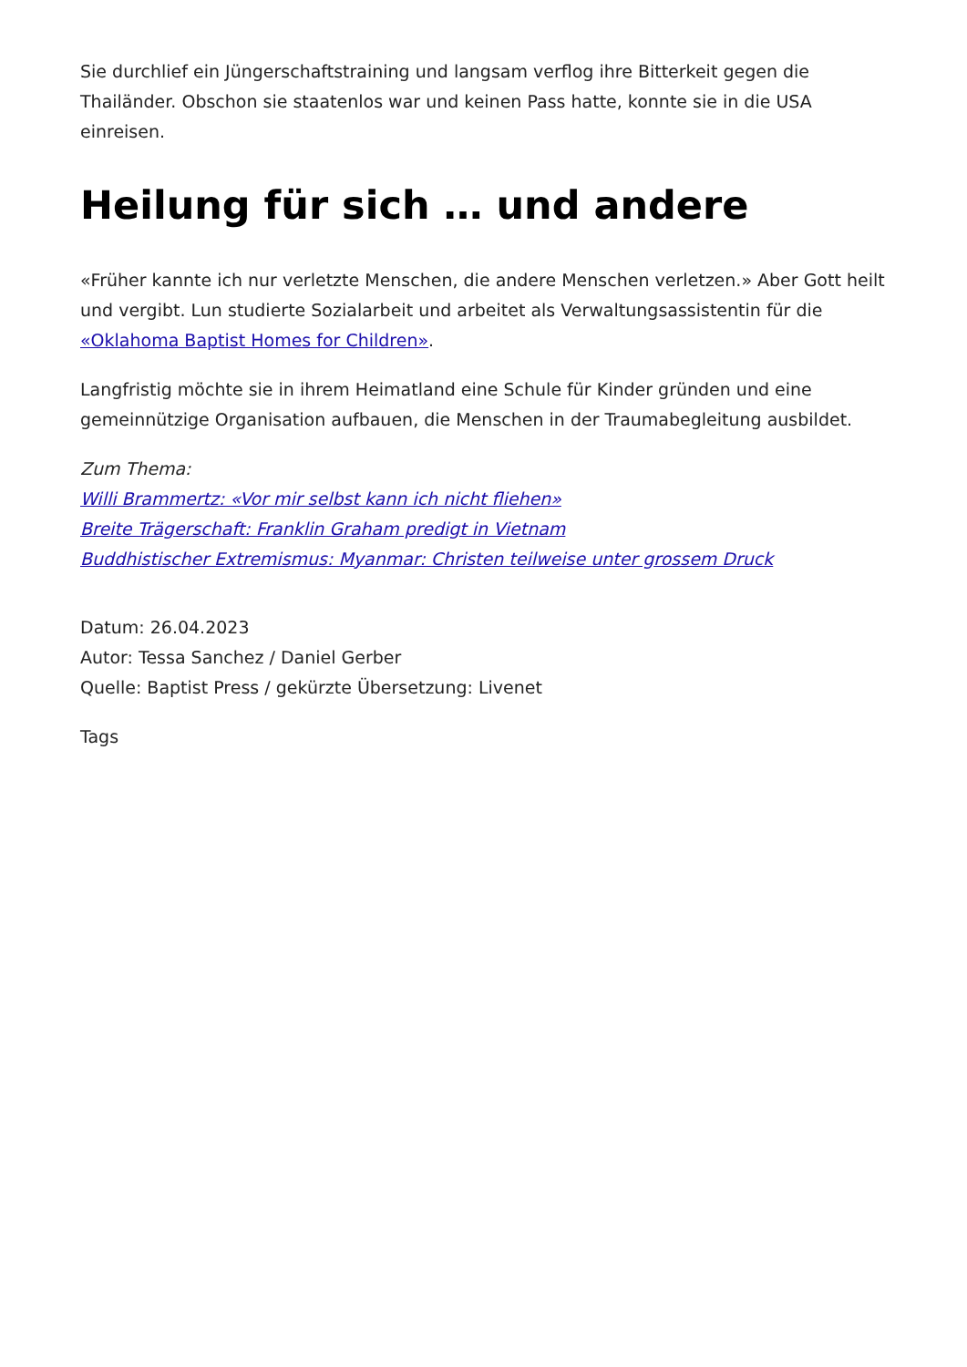Sie durchlief ein Jüngerschaftstraining und langsam verflog ihre Bitterkeit gegen die Thailänder. Obschon sie staatenlos war und keinen Pass hatte, konnte sie in die USA einreisen.
Heilung für sich … und andere
«Früher kannte ich nur verletzte Menschen, die andere Menschen verletzen.» Aber Gott heilt und vergibt. Lun studierte Sozialarbeit und arbeitet als Verwaltungsassistentin für die «Oklahoma Baptist Homes for Children».
Langfristig möchte sie in ihrem Heimatland eine Schule für Kinder gründen und eine gemeinnützige Organisation aufbauen, die Menschen in der Traumabegleitung ausbildet.
Zum Thema:
Willi Brammertz: «Vor mir selbst kann ich nicht fliehen»
Breite Trägerschaft: Franklin Graham predigt in Vietnam
Buddhistischer Extremismus: Myanmar: Christen teilweise unter grossem Druck
Datum: 26.04.2023
Autor: Tessa Sanchez / Daniel Gerber
Quelle: Baptist Press / gekürzte Übersetzung: Livenet
Tags